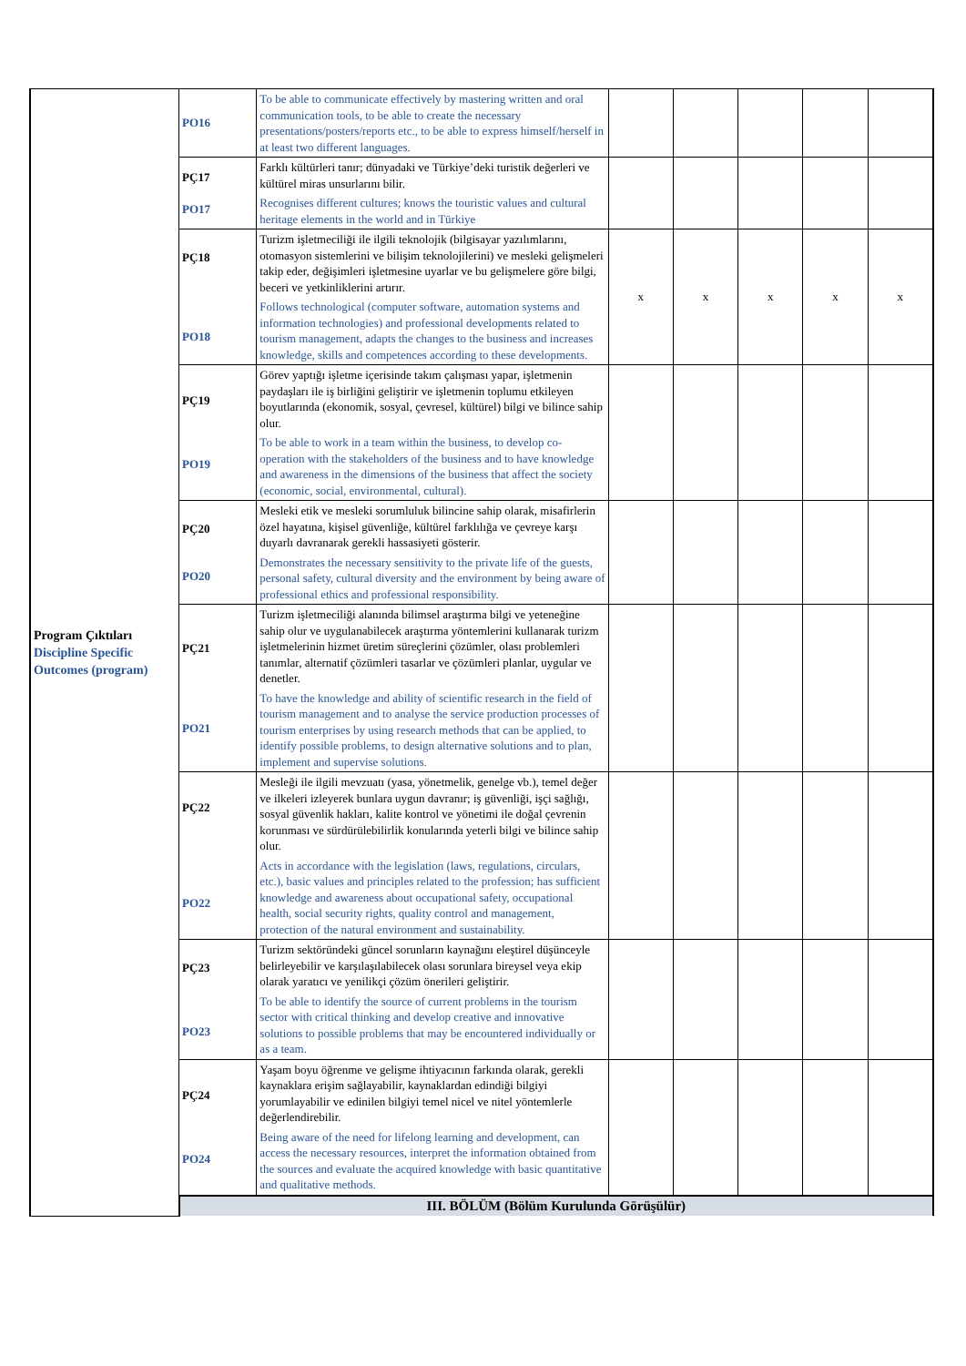| Program Çıktıları Discipline Specific Outcomes (program) | PO16 | To be able to communicate effectively by mastering written and oral communication tools, to be able to create the necessary presentations/posters/reports etc., to be able to express himself/herself in at least two different languages. | | | | | |
| | PÇ17 PO17 | Farklı kültürleri tanır; dünyadaki ve Türkiye’deki turistik değerleri ve kültürel miras unsurlarını bilir. Recognises different cultures; knows the touristic values and cultural heritage elements in the world and in Türkiye | | | | | |
| | PÇ18 PO18 | Turizm işletmeciliği ile ilgili teknolojik (bilgisayar yazılımlarını, otomasyon sistemlerini ve bilişim teknolojilerini) ve mesleki gelişmeleri takip eder, değişimleri işletmesine uyarlar ve bu gelişmelere göre bilgi, beceri ve yetkinliklerini artırır. Follows technological (computer software, automation systems and information technologies) and professional developments related to tourism management, adapts the changes to the business and increases knowledge, skills and competences according to these developments. | x | x | x | x | x |
| | PÇ19 PO19 | Görev yaptığı işletme içerisinde takım çalışması yapar, işletmenin paydaşları ile iş birliğini geliştirir ve işletmenin toplumu etkileyen boyutlarında (ekonomik, sosyal, çevresel, kültürel) bilgi ve bilince sahip olur. To be able to work in a team within the business, to develop co-operation with the stakeholders of the business and to have knowledge and awareness in the dimensions of the business that affect the society (economic, social, environmental, cultural). | | | | | |
| | PÇ20 PO20 | Mesleki etik ve mesleki sorumluluk bilincine sahip olarak, misafirlerin özel hayatına, kişisel güvenliğe, kültürel farklılığa ve çevreye karşı duyarlı davranarak gerekli hassasiyeti gösterir. Demonstrates the necessary sensitivity to the private life of the guests, personal safety, cultural diversity and the environment by being aware of professional ethics and professional responsibility. | | | | | |
| | PÇ21 PO21 | Turizm işletmeciliği alanında bilimsel araştırma bilgi ve yeteneğine sahip olur ve uygulanabilecek araştırma yöntemlerini kullanarak turizm işletmelerinin hizmet üretim süreçlerini çözümler, olası problemleri tanımlar, alternatif çözümleri tasarlar ve çözümleri planlar, uygular ve denetler. To have the knowledge and ability of scientific research in the field of tourism management and to analyse the service production processes of tourism enterprises by using research methods that can be applied, to identify possible problems, to design alternative solutions and to plan, implement and supervise solutions. | | | | | |
| | PÇ22 PO22 | Mesleği ile ilgili mevzuatı (yasa, yönetmelik, genelge vb.), temel değer ve ilkeleri izleyerek bunlara uygun davranır; iş güvenliği, işçi sağlığı, sosyal güvenlik hakları, kalite kontrol ve yönetimi ile doğal çevrenin korunması ve sürdürülebilirlik konularında yeterli bilgi ve bilince sahip olur. Acts in accordance with the legislation (laws, regulations, circulars, etc.), basic values and principles related to the profession; has sufficient knowledge and awareness about occupational safety, occupational health, social security rights, quality control and management, protection of the natural environment and sustainability. | | | | | |
| | PÇ23 PO23 | Turizm sektöründeki güncel sorunların kaynağını eleştirel düşünceyle belirleyebilir ve karşılaşılabilecek olası sorunlara bireysel veya ekip olarak yaratıcı ve yenilikçi çözüm önerileri geliştirir. To be able to identify the source of current problems in the tourism sector with critical thinking and develop creative and innovative solutions to possible problems that may be encountered individually or as a team. | | | | | |
| | PÇ24 PO24 | Yaşam boyu öğrenme ve gelişme ihtiyacının farkında olarak, gerekli kaynaklara erişim sağlayabilir, kaynaklardan edindiği bilgiyi yorumlayabilir ve edinilen bilgiyi temel nicel ve nitel yöntemlerle değerlendirebilir. Being aware of the need for lifelong learning and development, can access the necessary resources, interpret the information obtained from the sources and evaluate the acquired knowledge with basic quantitative and qualitative methods. | | | | | |
| | III. BÖLÜM (Bölüm Kurulunda Görüşülür) | | | | | | |